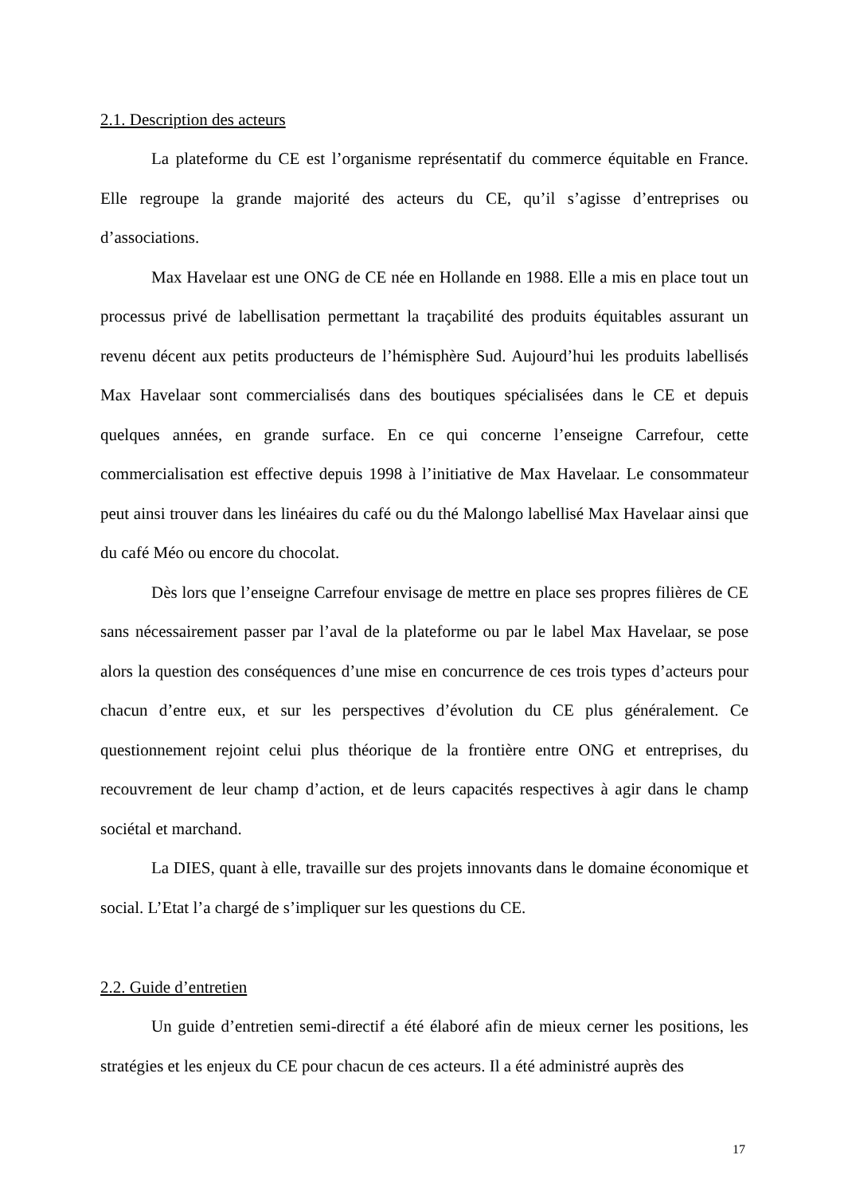2.1. Description des acteurs
La plateforme du CE est l’organisme représentatif du commerce équitable en France. Elle regroupe la grande majorité des acteurs du CE, qu’il s’agisse d’entreprises ou d’associations.
Max Havelaar est une ONG de CE née en Hollande en 1988. Elle a mis en place tout un processus privé de labellisation permettant la traçabilité des produits équitables assurant un revenu décent aux petits producteurs de l’hémisphère Sud. Aujourd’hui les produits labellisés Max Havelaar sont commercialisés dans des boutiques spécialisées dans le CE et depuis quelques années, en grande surface. En ce qui concerne l’enseigne Carrefour, cette commercialisation est effective depuis 1998 à l’initiative de Max Havelaar. Le consommateur peut ainsi trouver dans les linéaires du café ou du thé Malongo labellisé Max Havelaar ainsi que du café Méo ou encore du chocolat.
Dès lors que l’enseigne Carrefour envisage de mettre en place ses propres filières de CE sans nécessairement passer par l’aval de la plateforme ou par le label Max Havelaar, se pose alors la question des conséquences d’une mise en concurrence de ces trois types d’acteurs pour chacun d’entre eux, et sur les perspectives d’évolution du CE plus généralement. Ce questionnement rejoint celui plus théorique de la frontière entre ONG et entreprises, du recouvrement de leur champ d’action, et de leurs capacités respectives à agir dans le champ sociétal et marchand.
La DIES, quant à elle, travaille sur des projets innovants dans le domaine économique et social. L’Etat l’a chargé de s’impliquer sur les questions du CE.
2.2. Guide d’entretien
Un guide d’entretien semi-directif a été élaboré afin de mieux cerner les positions, les stratégies et les enjeux du CE pour chacun de ces acteurs. Il a été administré auprès des
17